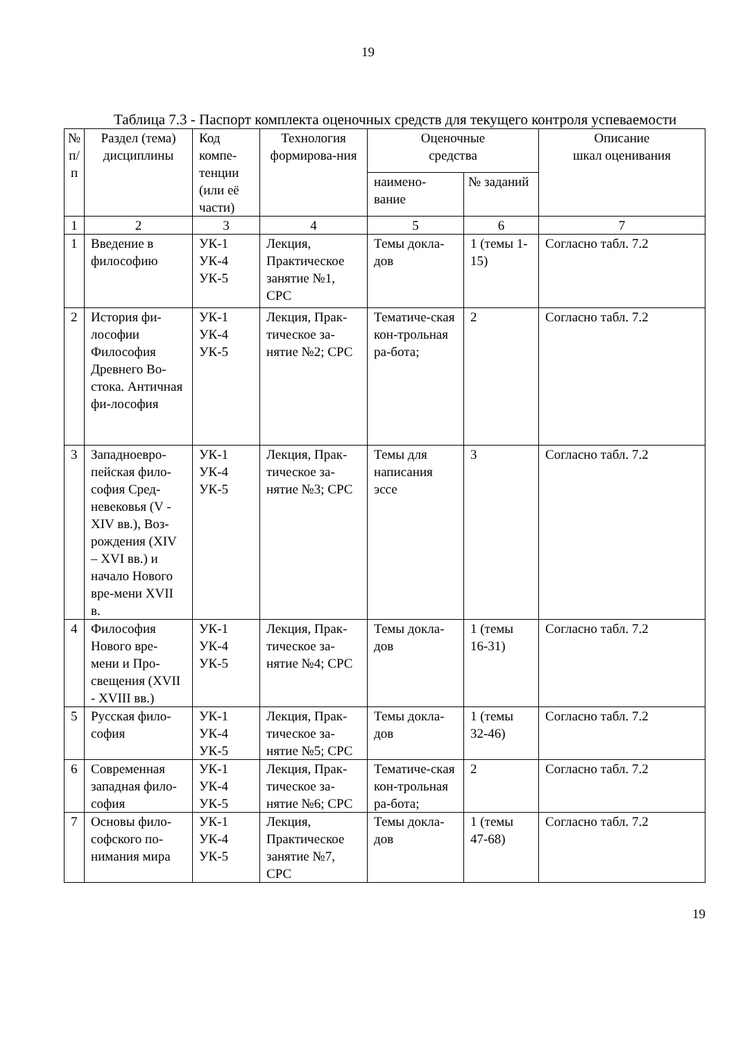19
Таблица 7.3 - Паспорт комплекта оценочных средств для текущего контроля успеваемости
| № п/ п | Раздел (тема) дисциплины | Код компе-тенции (или её части) | Технология формирова-ния | Оценочные средства | | Описание шкал оценивания |
| --- | --- | --- | --- | --- | --- | --- |
| | | | | наимено- вание | № заданий | |
| 1 | 2 | 3 | 4 | 5 | 6 | 7 |
| 1 | Введение в философию | УК-1 УК-4 УК-5 | Лекция, Практическое занятие №1, СРС | Темы докла-дов | 1 (темы 1-15) | Согласно табл. 7.2 |
| 2 | История фи-лософии Философия Древнего Во-стока. Античная фи-лософия | УК-1 УК-4 УК-5 | Лекция, Прак-тическое за-нятие №2; СРС | Тематиче-ская кон-трольная ра-бота; | 2 | Согласно табл. 7.2 |
| 3 | Западноевро-пейская фило-софия Сред-невековья (V - XIV вв.), Воз-рождения (XIV – XVI вв.) и начало Нового вре-мени XVII в. | УК-1 УК-4 УК-5 | Лекция, Прак-тическое за-нятие №3; СРС | Темы для написания эссе | 3 | Согласно табл. 7.2 |
| 4 | Философия Нового вре-мени и Про-свещения (XVII - XVIII вв.) | УК-1 УК-4 УК-5 | Лекция, Прак-тическое за-нятие №4; СРС | Темы докла-дов | 1 (темы 16-31) | Согласно табл. 7.2 |
| 5 | Русская фило-софия | УК-1 УК-4 УК-5 | Лекция, Прак-тическое за-нятие №5; СРС | Темы докла-дов | 1 (темы 32-46) | Согласно табл. 7.2 |
| 6 | Современная западная фило-софия | УК-1 УК-4 УК-5 | Лекция, Прак-тическое за-нятие №6; СРС | Тематиче-ская кон-трольная ра-бота; | 2 | Согласно табл. 7.2 |
| 7 | Основы фило-софского по-нимания мира | УК-1 УК-4 УК-5 | Лекция, Практическое занятие №7, СРС | Темы докла-дов | 1 (темы 47-68) | Согласно табл. 7.2 |
19